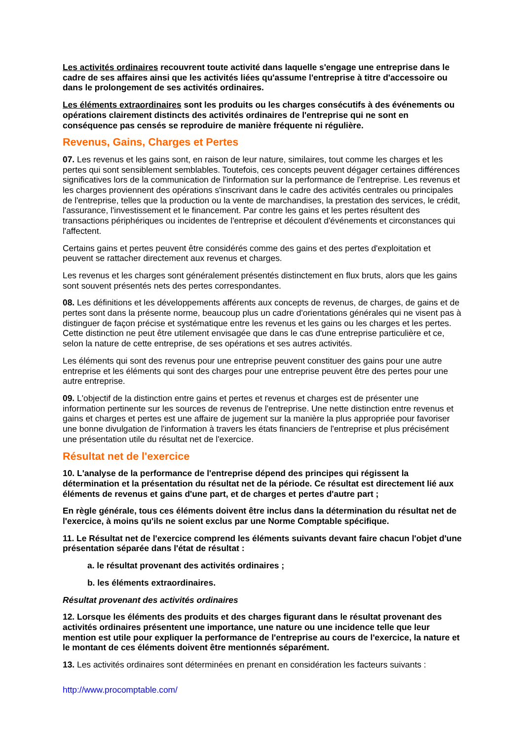Les activités ordinaires recouvrent toute activité dans laquelle s'engage une entreprise dans le cadre de ses affaires ainsi que les activités liées qu'assume l'entreprise à titre d'accessoire ou dans le prolongement de ses activités ordinaires.
Les éléments extraordinaires sont les produits ou les charges consécutifs à des événements ou opérations clairement distincts des activités ordinaires de l'entreprise qui ne sont en conséquence pas censés se reproduire de manière fréquente ni régulière.
Revenus, Gains, Charges et Pertes
07. Les revenus et les gains sont, en raison de leur nature, similaires, tout comme les charges et les pertes qui sont sensiblement semblables. Toutefois, ces concepts peuvent dégager certaines différences significatives lors de la communication de l'information sur la performance de l'entreprise. Les revenus et les charges proviennent des opérations s'inscrivant dans le cadre des activités centrales ou principales de l'entreprise, telles que la production ou la vente de marchandises, la prestation des services, le crédit, l'assurance, l'investissement et le financement. Par contre les gains et les pertes résultent des transactions périphériques ou incidentes de l'entreprise et découlent d'événements et circonstances qui l'affectent.
Certains gains et pertes peuvent être considérés comme des gains et des pertes d'exploitation et peuvent se rattacher directement aux revenus et charges.
Les revenus et les charges sont généralement présentés distinctement en flux bruts, alors que les gains sont souvent présentés nets des pertes correspondantes.
08. Les définitions et les développements afférents aux concepts de revenus, de charges, de gains et de pertes sont dans la présente norme, beaucoup plus un cadre d'orientations générales qui ne visent pas à distinguer de façon précise et systématique entre les revenus et les gains ou les charges et les pertes. Cette distinction ne peut être utilement envisagée que dans le cas d'une entreprise particulière et ce, selon la nature de cette entreprise, de ses opérations et ses autres activités.
Les éléments qui sont des revenus pour une entreprise peuvent constituer des gains pour une autre entreprise et les éléments qui sont des charges pour une entreprise peuvent être des pertes pour une autre entreprise.
09. L'objectif de la distinction entre gains et pertes et revenus et charges est de présenter une information pertinente sur les sources de revenus de l'entreprise. Une nette distinction entre revenus et gains et charges et pertes est une affaire de jugement sur la manière la plus appropriée pour favoriser une bonne divulgation de l'information à travers les états financiers de l'entreprise et plus précisément une présentation utile du résultat net de l'exercice.
Résultat net de l'exercice
10. L'analyse de la performance de l'entreprise dépend des principes qui régissent la détermination et la présentation du résultat net de la période. Ce résultat est directement lié aux éléments de revenus et gains d'une part, et de charges et pertes d'autre part ;
En règle générale, tous ces éléments doivent être inclus dans la détermination du résultat net de l'exercice, à moins qu'ils ne soient exclus par une Norme Comptable spécifique.
11. Le Résultat net de l'exercice comprend les éléments suivants devant faire chacun l'objet d'une présentation séparée dans l'état de résultat :
a. le résultat provenant des activités ordinaires ;
b. les éléments extraordinaires.
Résultat provenant des activités ordinaires
12. Lorsque les éléments des produits et des charges figurant dans le résultat provenant des activités ordinaires présentent une importance, une nature ou une incidence telle que leur mention est utile pour expliquer la performance de l'entreprise au cours de l'exercice, la nature et le montant de ces éléments doivent être mentionnés séparément.
13. Les activités ordinaires sont déterminées en prenant en considération les facteurs suivants :
http://www.procomptable.com/